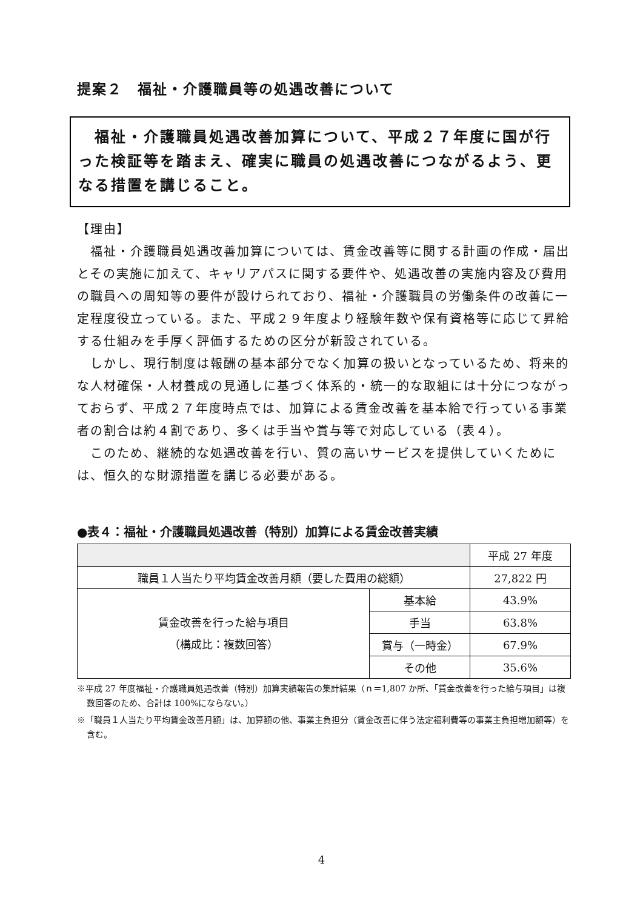提案２　福祉・介護職員等の処遇改善について
　福祉・介護職員処遇改善加算について、平成２７年度に国が行った検証等を踏まえ、確実に職員の処遇改善につながるよう、更なる措置を講じること。
【理由】
　福祉・介護職員処遇改善加算については、賃金改善等に関する計画の作成・届出とその実施に加えて、キャリアパスに関する要件や、処遇改善の実施内容及び費用の職員への周知等の要件が設けられており、福祉・介護職員の労働条件の改善に一定程度役立っている。また、平成２９年度より経験年数や保有資格等に応じて昇給する仕組みを手厚く評価するための区分が新設されている。
　しかし、現行制度は報酬の基本部分でなく加算の扱いとなっているため、将来的な人材確保・人材養成の見通しに基づく体系的・統一的な取組には十分につながっておらず、平成２７年度時点では、加算による賃金改善を基本給で行っている事業者の割合は約４割であり、多くは手当や賞与等で対応している（表４）。
　このため、継続的な処遇改善を行い、質の高いサービスを提供していくためには、恒久的な財源措置を講じる必要がある。
●表４：福祉・介護職員処遇改善（特別）加算による賃金改善実績
| | | 平成 27 年度 |
| 職員１人当たり平均賃金改善月額（要した費用の総額） | | 27,822 円 |
| 賃金改善を行った給与項目 （構成比：複数回答） | 基本給 | 43.9% |
| | 手当 | 63.8% |
| | 賞与（一時金） | 67.9% |
| | その他 | 35.6% |
※平成 27 年度福祉・介護職員処遇改善（特別）加算実績報告の集計結果（ｎ＝1,807 か所、「賃金改善を行った給与項目」は複数回答のため、合計は 100%にならない。）
※「職員１人当たり平均賃金改善月額」は、加算額の他、事業主負担分（賃金改善に伴う法定福利費等の事業主負担増加額等）を含む。
4